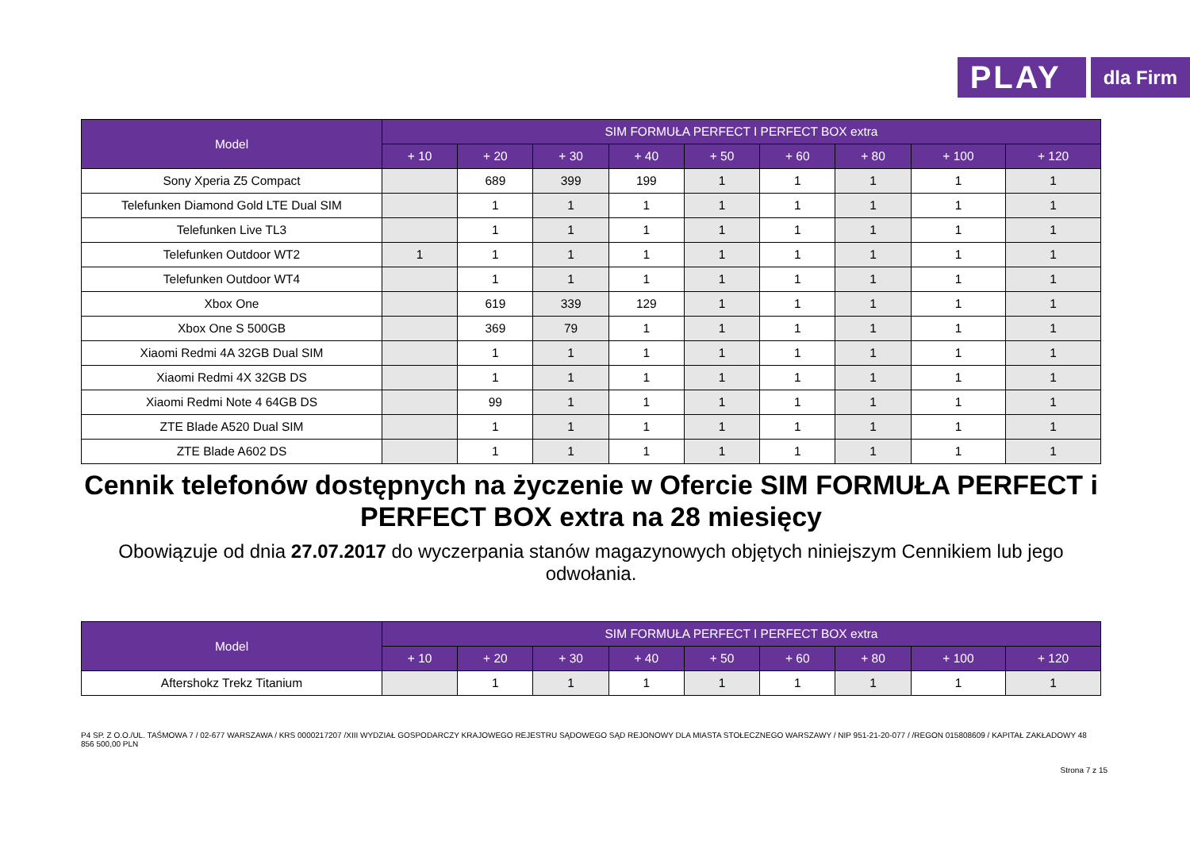PLAY
dla Firm
| Model | SIM FORMUŁA PERFECT I PERFECT BOX extra | | | | | | | | |
| --- | --- | --- | --- | --- | --- | --- | --- | --- | --- |
| | + 10 | + 20 | + 30 | + 40 | + 50 | + 60 | + 80 | + 100 | + 120 |
| Sony Xperia Z5 Compact | | 689 | 399 | 199 | 1 | 1 | 1 | 1 | 1 |
| Telefunken Diamond Gold LTE Dual SIM | | 1 | 1 | 1 | 1 | 1 | 1 | 1 | 1 |
| Telefunken Live TL3 | | 1 | 1 | 1 | 1 | 1 | 1 | 1 | 1 |
| Telefunken Outdoor WT2 | 1 | 1 | 1 | 1 | 1 | 1 | 1 | 1 | 1 |
| Telefunken Outdoor WT4 | | 1 | 1 | 1 | 1 | 1 | 1 | 1 | 1 |
| Xbox One | | 619 | 339 | 129 | 1 | 1 | 1 | 1 | 1 |
| Xbox One S 500GB | | 369 | 79 | 1 | 1 | 1 | 1 | 1 | 1 |
| Xiaomi Redmi 4A 32GB Dual SIM | | 1 | 1 | 1 | 1 | 1 | 1 | 1 | 1 |
| Xiaomi Redmi 4X 32GB DS | | 1 | 1 | 1 | 1 | 1 | 1 | 1 | 1 |
| Xiaomi Redmi Note 4 64GB DS | | 99 | 1 | 1 | 1 | 1 | 1 | 1 | 1 |
| ZTE Blade A520 Dual SIM | | 1 | 1 | 1 | 1 | 1 | 1 | 1 | 1 |
| ZTE Blade A602 DS | | 1 | 1 | 1 | 1 | 1 | 1 | 1 | 1 |
Cennik telefonów dostępnych na życzenie w Ofercie SIM FORMUŁA PERFECT i PERFECT BOX extra na 28 miesięcy
Obowiązuje od dnia 27.07.2017 do wyczerpania stanów magazynowych objętych niniejszym Cennikiem lub jego odwołania.
| Model | SIM FORMUŁA PERFECT I PERFECT BOX extra | | | | | | | | |
| --- | --- | --- | --- | --- | --- | --- | --- | --- | --- |
| | + 10 | + 20 | + 30 | + 40 | + 50 | + 60 | + 80 | + 100 | + 120 |
| Aftershokz Trekz Titanium | | 1 | 1 | 1 | 1 | 1 | 1 | 1 | 1 |
P4 SP. Z O.O./UL. TAŚMOWA 7 / 02-677 WARSZAWA / KRS 0000217207 /XIII WYDZIAŁ GOSPODARCZY KRAJOWEGO REJESTRU SĄDOWEGO SĄD REJONOWY DLA MIASTA STOŁECZNEGO WARSZAWY / NIP 951-21-20-077 / /REGON 015808609 / KAPITAŁ ZAKŁADOWY 48 856 500,00 PLN
Strona 7 z 15